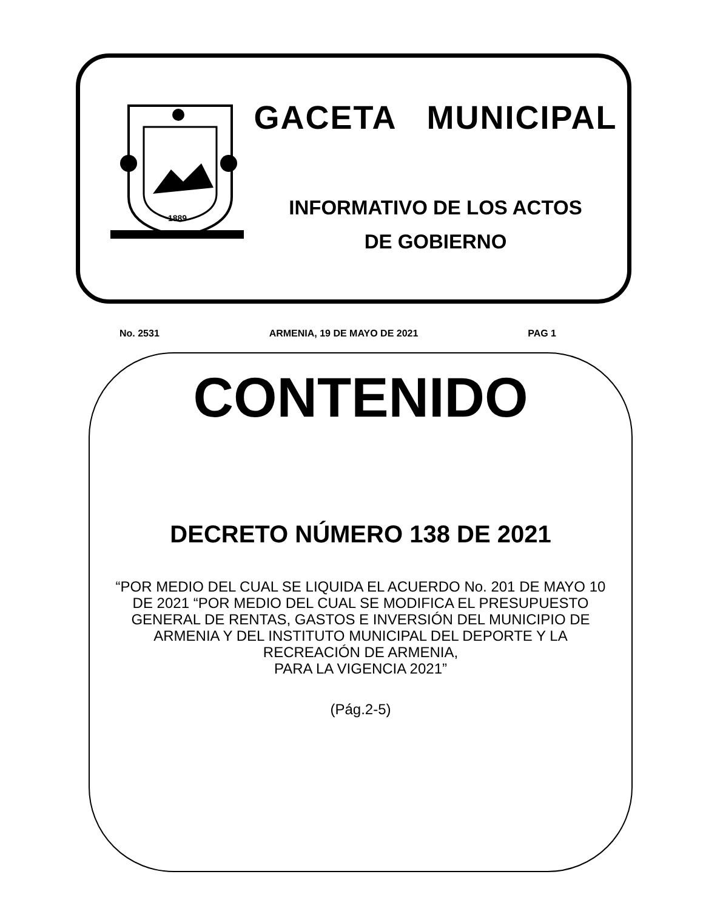1889
GACETA MUNICIPAL
INFORMATIVO DE LOS ACTOS
DE GOBIERNO
No. 2531 ARMENIA, 19 DE MAYO DE 2021 PAG 1
CONTENIDO
DECRETO NÚMERO 138 DE 2021
“POR MEDIO DEL CUAL SE LIQUIDA EL ACUERDO No. 201 DE MAYO 10 DE 2021 “POR MEDIO DEL CUAL SE MODIFICA EL PRESUPUESTO GENERAL DE RENTAS, GASTOS E INVERSIÓN DEL MUNICIPIO DE ARMENIA Y DEL INSTITUTO MUNICIPAL DEL DEPORTE Y LA RECREACIÓN DE ARMENIA,
PARA LA VIGENCIA 2021”
(Pág.2-5)